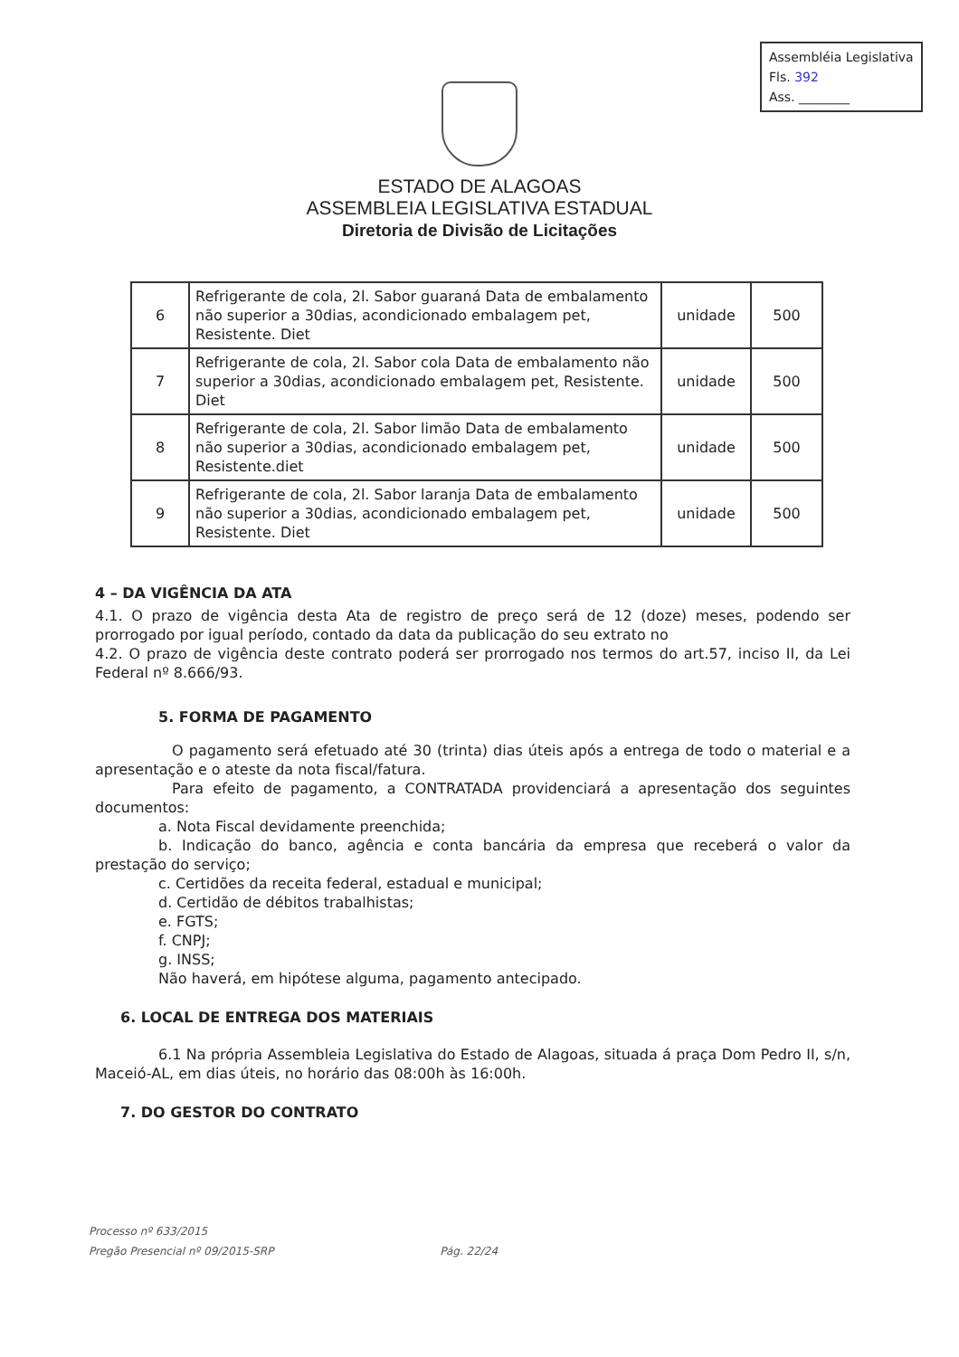Assembléia Legislativa
Fls. 392
Ass. ________
ESTADO DE ALAGOAS
ASSEMBLEIA LEGISLATIVA ESTADUAL
Diretoria de Divisão de Licitações
| 6 | Refrigerante de cola, 2l. Sabor guaraná Data de embalamento não superior a 30dias, acondicionado embalagem pet, Resistente. Diet | unidade | 500 |
| 7 | Refrigerante de cola, 2l. Sabor cola Data de embalamento não superior a 30dias, acondicionado embalagem pet, Resistente. Diet | unidade | 500 |
| 8 | Refrigerante de cola, 2l. Sabor limão Data de embalamento não superior a 30dias, acondicionado embalagem pet, Resistente.diet | unidade | 500 |
| 9 | Refrigerante de cola, 2l. Sabor laranja Data de embalamento não superior a 30dias, acondicionado embalagem pet, Resistente. Diet | unidade | 500 |
4 – DA VIGÊNCIA DA ATA
4.1. O prazo de vigência desta Ata de registro de preço será de 12 (doze) meses, podendo ser prorrogado por igual período, contado da data da publicação do seu extrato no
4.2. O prazo de vigência deste contrato poderá ser prorrogado nos termos do art.57, inciso II, da Lei Federal nº 8.666/93.
5. FORMA DE PAGAMENTO
O pagamento será efetuado até 30 (trinta) dias úteis após a entrega de todo o material e a apresentação e o ateste da nota fiscal/fatura.
Para efeito de pagamento, a CONTRATADA providenciará a apresentação dos seguintes documentos:
a. Nota Fiscal devidamente preenchida;
b. Indicação do banco, agência e conta bancária da empresa que receberá o valor da prestação do serviço;
c. Certidões da receita federal, estadual e municipal;
d. Certidão de débitos trabalhistas;
e. FGTS;
f. CNPJ;
g. INSS;
Não haverá, em hipótese alguma, pagamento antecipado.
6. LOCAL DE ENTREGA DOS MATERIAIS
6.1 Na própria Assembleia Legislativa do Estado de Alagoas, situada á praça Dom Pedro II, s/n, Maceió-AL, em dias úteis, no horário das 08:00h às 16:00h.
7. DO GESTOR DO CONTRATO
Processo nº 633/2015
Pregão Presencial nº 09/2015-SRP Pág. 22/24